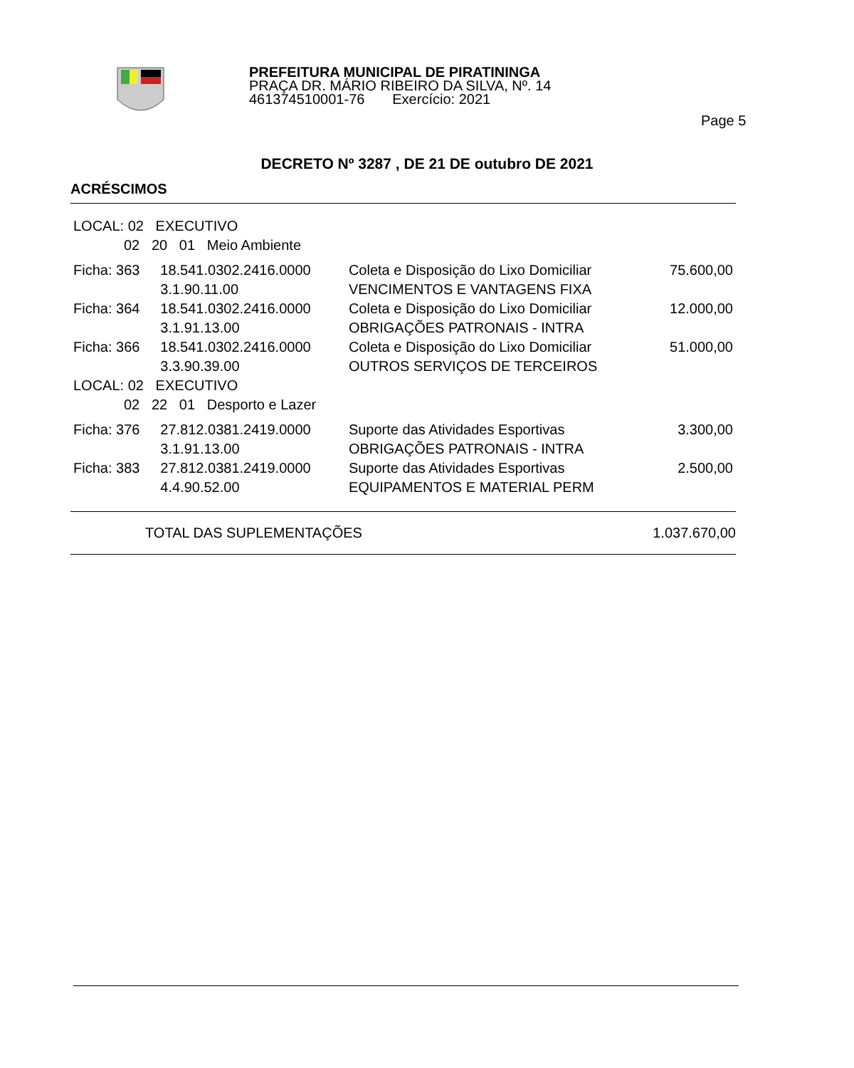PREFEITURA MUNICIPAL DE PIRATININGA
PRAÇA DR. MÁRIO RIBEIRO DA SILVA, Nº. 14
461374510001-76 Exercício: 2021
Page 5
DECRETO Nº 3287 , DE 21 DE outubro DE 2021
ACRÉSCIMOS
| LOCAL: 02 EXECUTIVO | | | |
| 02 20 01 Meio Ambiente | | | |
| Ficha: 363 | 18.541.0302.2416.0000 3.1.90.11.00 | Coleta e Disposição do Lixo Domiciliar VENCIMENTOS E VANTAGENS FIXA | 75.600,00 |
| Ficha: 364 | 18.541.0302.2416.0000 3.1.91.13.00 | Coleta e Disposição do Lixo Domiciliar OBRIGAÇÕES PATRONAIS - INTRA | 12.000,00 |
| Ficha: 366 | 18.541.0302.2416.0000 3.3.90.39.00 | Coleta e Disposição do Lixo Domiciliar OUTROS SERVIÇOS DE TERCEIROS | 51.000,00 |
| LOCAL: 02 EXECUTIVO | | | |
| 02 22 01 Desporto e Lazer | | | |
| Ficha: 376 | 27.812.0381.2419.0000 3.1.91.13.00 | Suporte das Atividades Esportivas OBRIGAÇÕES PATRONAIS - INTRA | 3.300,00 |
| Ficha: 383 | 27.812.0381.2419.0000 4.4.90.52.00 | Suporte das Atividades Esportivas EQUIPAMENTOS E MATERIAL PERM | 2.500,00 |
TOTAL DAS SUPLEMENTAÇÕES 1.037.670,00